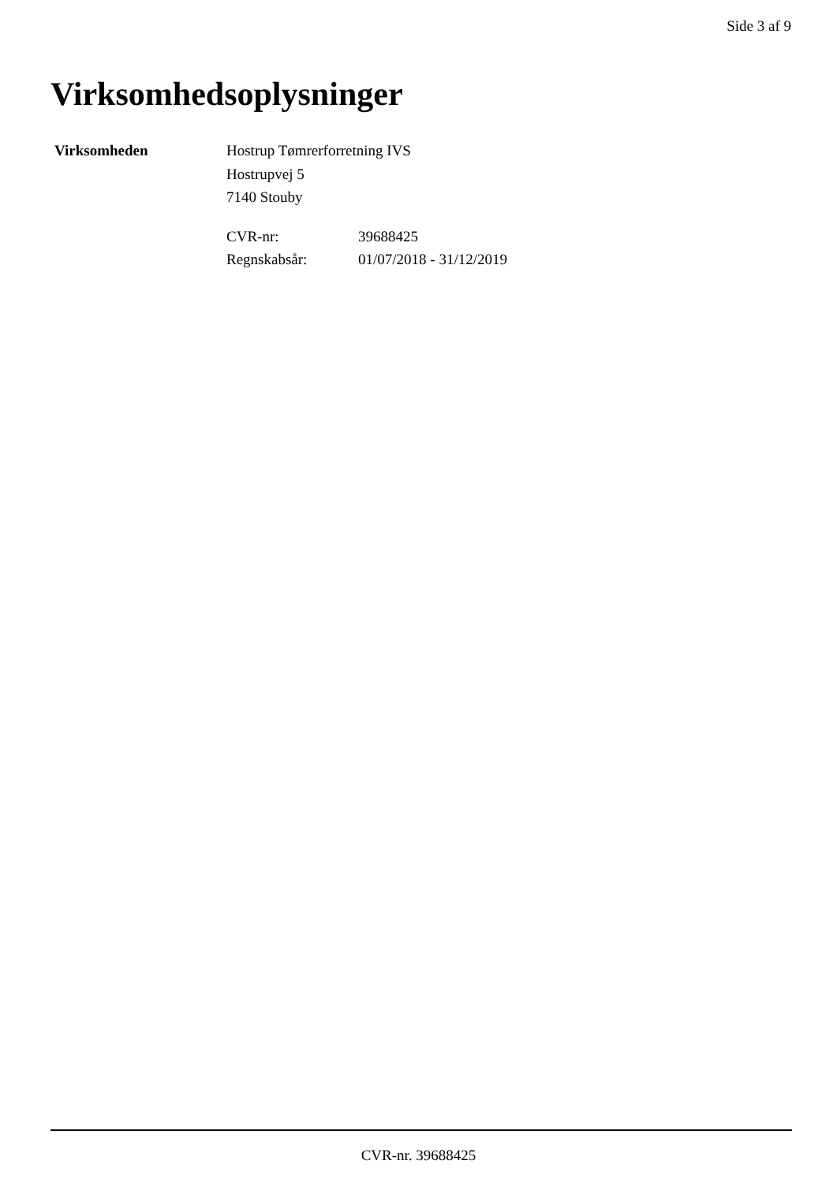Side 3 af 9
Virksomhedsoplysninger
Virksomheden Hostrup Tømrerforretning IVS
Hostrupvej 5
7140 Stouby
CVR-nr: 39688425 Regnskabsår: 01/07/2018 - 31/12/2019
CVR-nr. 39688425